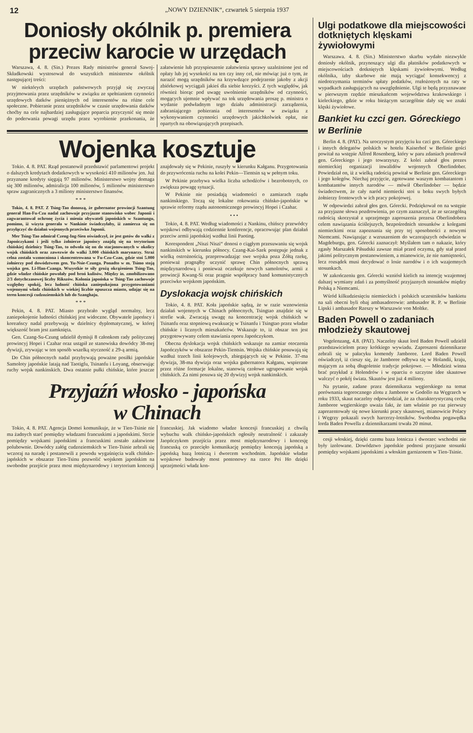12 „NOWY DZIENNIK“, czwartek 5 sierpnia 1937
Doniosły okólnik p. premiera
przeciw karocie w urzędach
Warszawa, 4. 8. (Sin.) Prezes Rady ministrów generał Sawoj-Składkowski wystosował do wszystkich ministerstw okólnik następującej treści:
W niektórych urzędach państwowych przyjął się zwyczaj przyjmowania przez urzędników w związku ze spełnianiem czynności urzędowych datków pieniężnych od interesentów na różne cele społeczne. Pobieranie przez urzędników w czasie urzędowania datków choćby na cele najbardziej zasługujące poparcia przyczynić się może do poderwania powagi urzędu przez wyrobienie przekonania, że załatwienie lub przyspieszenie załatwienia sprawy uzależnione jest od opłaty lub jej wysokości na ten czy inny cel, nie mówiąc już o tym, że narazić mogą urzędników na krzywdzące podejrzenie jakoby z akcji zbiórkowej wyciągali jakieś dla siebie korzyści. Z tych względów, jak również biorąc pod uwagę uwolnienie urzędników od czynności, mogących ujemnie wpływać na tok urzędowania proszę p. ministra o wydanie podwładnym tego działu administracji zarządzenia, zabraniającego pobierania od interesentów w związku z wykonywaniem czynności urzędowych jakichkolwiek opłat, nie opartych na obowiązujących przepisach.
Wojenka kosztuje
Tokio. 4. 8. PAT. Rząd postanowił przedstawić parlamentowi projekt o dalszych kredytach dodatkowych w wysokości 410 milionów jen. Już przyznane kredyty sięgają 97 milionów. Ministerstwo wojny domaga się 300 milionów, admiralicja 100 milionów, 5 milionów ministerstwo spraw zagranicznych a 3 miliony ministerstwo finansów.
* * *
Tokio, 4. 8. PAT. Z Tsing-Tao donoszą, że gubernator prowincji Szantung generał Han-Fu-Czu nadal zachowuje przyjazne stanowisko wobec Japonii i zagwarantował ochronę życia i mienia obywateli japońskich w Szantungu, pomimo, iż wizyta generała w Nankinie świadczyłaby, iż zamierza się on przyłączyć do działań wojennych przeciwko Japonii.
Mer Tsing-Tao admirał Czeng-Ing-Sien oświadczył, że jest gotów do walki z Japończykami i jeśli tylko żołnierze japońscy znajdą się na terytorium chińskiej dzielnicy Tsing-Tao, to odwoła się on do stacjonowanych w okolicy wojsk chińskich oraz zawezwie do walki 3.000 chińskich marynarzy. Straż celna została wzmocniona i skoncentrowana w Fu-Czu-Czao, gdzie stoi 5.000 żołnierzy pod dowództwem gen. Yu-Nsie-Czunga. Ponadto w m. Tsimo stoją wojska gen. Li-Han-Czanga. Wszystkie te siły grożą okrążeniem Tsing-Tao, gdzie władze chińskie powołały pod broń kulisów. Między in. zmobilizowano 2/3 dotychczasowej liczby Rikszów. Kolonia japońska w Tsing-Tao zachowuje względny spokój, lecz ludność chińska zaniepokojona przygotowaniami wojennymi władz chińskich w wiekiej liczbie opuszcza miasto, udając się na teren koncesji cudzoziemskich lub do Szanghaju.
* * *
Pekin, 4. 8. PAT. Miasto przybrało wygląd normalny, lecz zaniepokojenie ludności chińskiej jest widoczne. Obywatele japońscy i koreańscy nadal przebywają w dzielnicy dyplomatycznej, w której większość bram jest zamknięta.
Gen. Czang-Su-Czung udzielił dymisji 8 członkom rady politycznej prowincyj Hopei i Czahar oraz ustąpił ze stanowiska dowódcy 38-mej dywizji, zrywając w ten sposób wszelką styczność z 29-ą armią.
Do Chin północnych nadal przybywają poważne posiłki japońskie Samoloty japońskie latają nad Taotigfu, Tsinanfu i Loyang, obserwując ruchy wojsk nankinskich. Dwa ostatnie pułki chińskie, które jeszcze znajdowały się w Pekinie, ruszyły w kierunku Kałganu. Przygotowania do przywrócenia ruchu na kolei Pekin—Tientsin są w pełnym toku.
W Pekinie przebywa wielka liczba uchodźców i bezrobotnych, co zwiększa powagę sytuacji.
W Pekinie nie posiadają wiadomości o zamiarach rządu nankinskiego. Toczą się lokalne rokowania chińsko-japońskie w sprawie reformy rządu autonomicznego prowincyj Hopei i Czahar.
• • •
Tokio, 4. 8. PAT. Według wiadomości z Nankinu, chińscy przewódcy wojskowi odbywają codziennie konferencje, opracowując plan działań przeciw armii japońskiej wzdłuż linii Paoting.
Korespondent „Niszi Niszi“ donosi o ciągłym przesuwaniu się wojsk nankinskich w kierunku północy. Czang-Kai-Szek postępuje jednak z wielką ostrożnością, przeprowadzając swe wojska poza Żółtą rzekę, ponieważ pragnąłby uczynić sprawę Chin północnych sprawą międzynarodową i ponieważ oczekuje nowych samolotów, armii z prowincji Kwang-Si oraz pragnie współpracy band komunistycznych przeciwko wojskom japońskim.
Dyslokacja wojsk chińskich
Tokio, 4. 8. PAT. Koła japońskie sądzą, że w razie wznowienia działań wojennych w Chinach północnych, Tsingtao znajdzie się w strefie wak. Zwracają uwagę na koncentrację wojsk chińskich w Tsinanfu oraz stopniową ewakuację w Tsinanfu i Tsingtao przez władze chińskie i licznych mieszkańców. Wskazuje to, iż obszar ten jest przygotowywany celem stawiania oporu Japończykom.
Obecna dyslokacja wojsk chińskich wskazuje na zamiar otoczenia Japończyków w obszarze Pekin-Tientsin. Wojska chińskie posuwają się wzdłuż trzech linii kolejowych, zbiegających się w Pekinie. 37-ma dywizja, 38-ma dywizja oraz wojska gubernatora Kałganu, wspierane przez różne formacje lokalne, stanowią czołowe ugrupowanie wojsk chińskich. Za nimi posuwa się 20 dywizyj wojsk nankinskich.
Przyjaźń włosko - japońska
w Chinach
Tokio, 4. 8. PAT. Agencja Domei komunikuje, że w Tien-Tsinie nie ma żadnych starć pomiędzy władzami francuskimi a japońskimi. Strcie pomiędzy wojskami japońskimi a francuskimi zostało załatwione polubownie. Dowódcy załóg cudzoziemskich w Tien-Tsinie zebrali się wczoraj na naradę i postanowili z powodu wygaśnięcia walk chińsko-japńskich w obszarze Tien-Tsinu pozwolić wojskom japońskim na swobodne przejście przez most międzynarodowy i terytorium koncesji francuskiej. Jak wiadomo władze koncesji francuskiej z chwilą wybuchu walk chińsko-japońskich ogłosiły neutralność i zakazały Jaopńczykom przejścia przez most międzynarodowy i koncesję francuską co przecięło komunikację pomiędzy koncesją japońską a japońską bazą lotniczą i dworcem wschodnim. Japońskie władze wojskowe budowały most pontonowy na rzece Pei Ho dzięki uprzejmości władz kon-
Ulgi podatkowe dla miejscowości dotkniętych klęskami żywiołowymi
Warszawa. 4. 8. (Sin.) Ministerstwo skarbu wydało niezwykle doniosły okólnik, przynoszący ulgi dla płatników podatkowych w miejscowościach dotkniętych klęskami żywiołowymi. Według okólnika, izby skarbowe nie mają wyciągać konsekwencyj z niedotrzymania terminów spłaty podatków, rozłożonych na raty w wypadkach zasługujących na uwzględnienie. Ulgi te będą przyznawane w pierwszym rzędzie mieszkańcom województwa krakowskiego i kieleckiego, gdzie w roku bieżącym szczególnie dały się we znaki klęski żywiołowe.
Bankiet ku czci gen. Góreckiego w Berlinie
Berlin 4. 8. (PAT). Na uroczystym przyjęciu ku czci gen. Góreckiego i innych delegatów polskich w hotelu Kaiserhof w Berlinie gości powitał na wstępie Alfred Rosenberg, który w paru zdaniach pozdrowił gen. Góreckiego i jego towarzyszy. Z kolei zabrał głos prezes niemieckiej organizacji inwalidów wojennych Oberlindober. Powiedział on, iż z wielką radością powitał w Berlinie gen. Góreckiego i jego kolegów. Niechaj przyjęcie, zgotowane waszym kombatantom i kombatantów innych narodów — mówił Oberlindober — będzie świadectwem, że cały naród niemiecki stoi u boku swych byłych żołnierzy frontowych w ich pracy pokojowej.
W odpowiedzi zabrał głos gen. Górecki. Podziękował on na wstępie za przyjazne słowa pozdrowienia, po czym zaznaczył, że ze szczególną radością skorzystał z uprzejmego zaproszenia prezesa Oberlindobera celem nawiązania ściślejszych, bezpośrednich stosunków z kolegami niemieckimi oraz zapoznania się przy tej sposobności z nowymi Niemcami. Nawiązując z wzruszeniem do wczorajszych odwiedzin w Magdeburgu, gen. Górecki zaznaczył: Myślałem tam o nakazie, który zgasły Marszałek Piłsudski zawsze miał przed oczyma, gdy stał przed jakimś politycznym postanowieniem, a mianowicie, że nie namiętności, lecz rozsądek musi decydować o losie narodów i o ich wzajemnych stosunkach.
W zakończeniu gen. Górecki wzniósł kielich na intencję wzajemnej dalszej wymiany zdań i za pomyślność przyjaznych stosunków między Polską a Niemcami.
Wśród kilkudziesięciu niemieckich i polskich uczestników bankietu na sali obecni byli obaj ambasadorowie: ambasador R. P. w Berlinie Lipski i ambasador Rzeszy w Warszawie von Moltke.
Baden Powell o zadaniach młodzieży skautowej
Vogelenzang, 4.8. (PAT). Naczelny skaut lord Baden Powell udzielił przedstawicielom prasy krótkiego wywiadu. Zaproszeni dziennikarze zebrali się w pałacyku komendy Jamboree. Lord Baden Powell oświadczył, iż cieszy się, że Jamboree odbywa się w Holandii, kraju, mającym za sobą długoletnie tradycje pokojowe. — Młodzież winna brać przykład z Holendrów i w oparciu o szczytne idee skautowe walczyć o pokój świata. Skautów jest już 4 miliony.
Na pytanie, zadane przez dziennikarza węgierskiego na temat porównania tegorocznego zlotu z Jamboree w Godollo na Węgrzech w roku 1933, skaut naczelny odpowiedział, że za charakterystyczną cechę Jamboree węgierskiego uważa fakt, że tam właśnie po raz pierwszy zaprezentowały się nowe kierunki pracy skautowej, mianowicie Polacy i Węgrzy pokazali swych harcerzy-lotników. Swobodna pogawędka lorda Baden Powella z dziennikarzami trwała 20 minut.
cesji włoskiej, dzięki czemu baza lotnicza i dworzec wschodni nie były izolowane. Dowództwo japońskie podnosi przyjazne stosunki pomiędzy wojskami japońskimi a włoskim garnizonem w Tien-Tsinie.